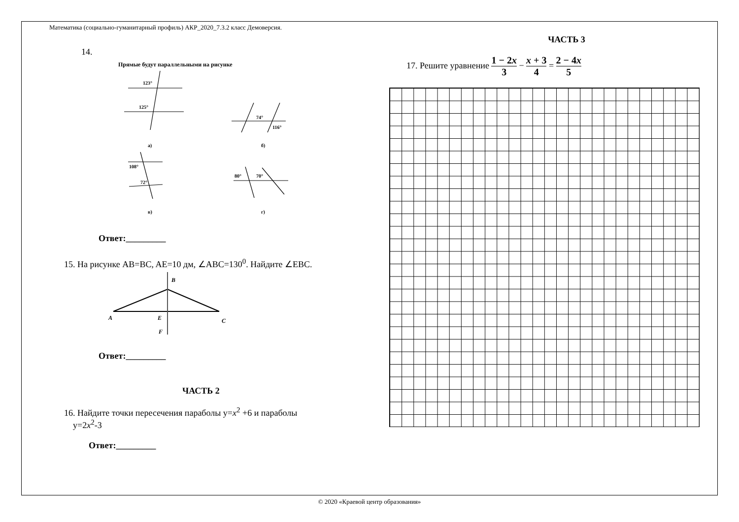Математика (социально-гуманитарный профиль) АКР_2020_7.3.2 класс Демоверсия.
14.
Прямые будут параллельными на рисунке
123°
125°
74°
116°
а)
б)
108°
72°
80°
70°
в)
г)
Ответ:_________
15. На рисунке AB=BC, AE=10 дм, ∠ABC=130<sup>0</sup>. Найдите ∠EBC.
B
A
E
C
F
Ответ:_________
ЧАСТЬ 2
16. Найдите точки пересечения параболы у=х<sup>2</sup> +6 и параболы
у=2х<sup>2</sup>-3
Ответ:_________
ЧАСТЬ 3
17. Решите уравнение 1 − 2x 3 − x + 3 4 = 2 − 4x 5
© 2020 «Краевой центр образования»